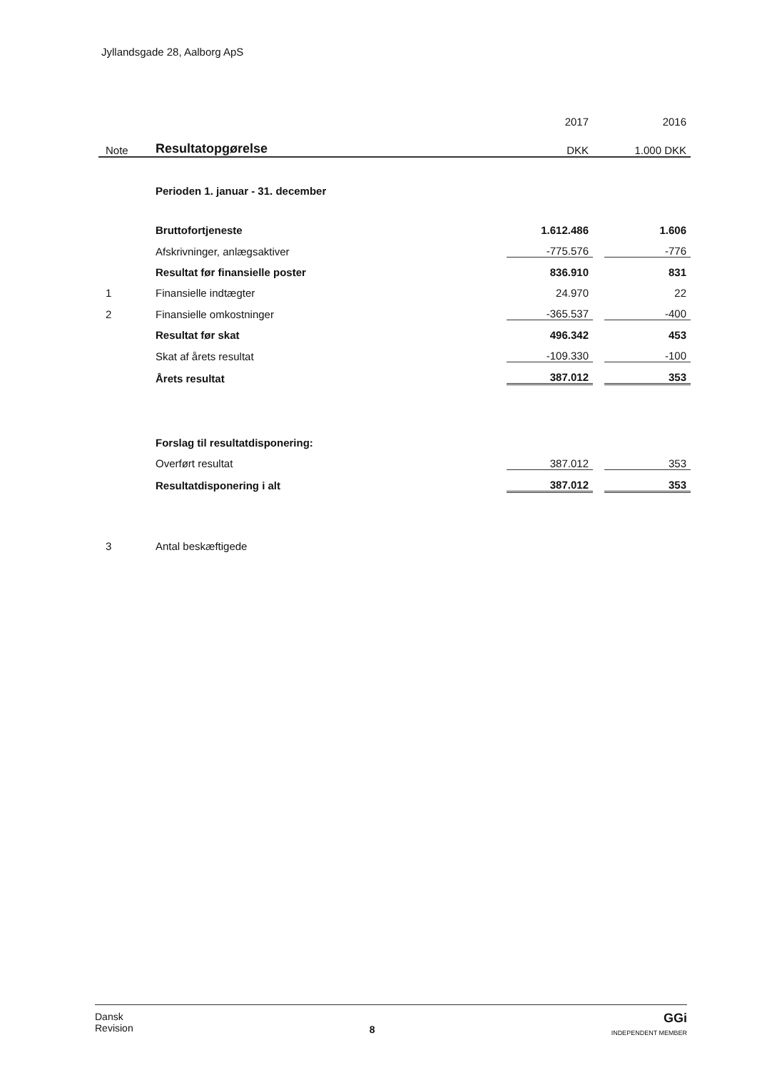Jyllandsgade 28, Aalborg ApS
| | | 2017 | | 2016 |
| Note | Resultatopgørelse | DKK | | 1.000 DKK |
| | Perioden 1. januar - 31. december | | | |
| | Bruttofortjeneste | 1.612.486 | | 1.606 |
| | Afskrivninger, anlægsaktiver | -775.576 | | -776 |
| | Resultat før finansielle poster | 836.910 | | 831 |
| 1 | Finansielle indtægter | 24.970 | | 22 |
| 2 | Finansielle omkostninger | -365.537 | | -400 |
| | Resultat før skat | 496.342 | | 453 |
| | Skat af årets resultat | -109.330 | | -100 |
| | Årets resultat | 387.012 | | 353 |
| | Forslag til resultatdisponering: | | | |
| | Overført resultat | 387.012 | | 353 |
| | Resultatdisponering i alt | 387.012 | | 353 |
| 3 | Antal beskæftigede | | | |
Dansk
Revision
8
GGi
INDEPENDENT MEMBER